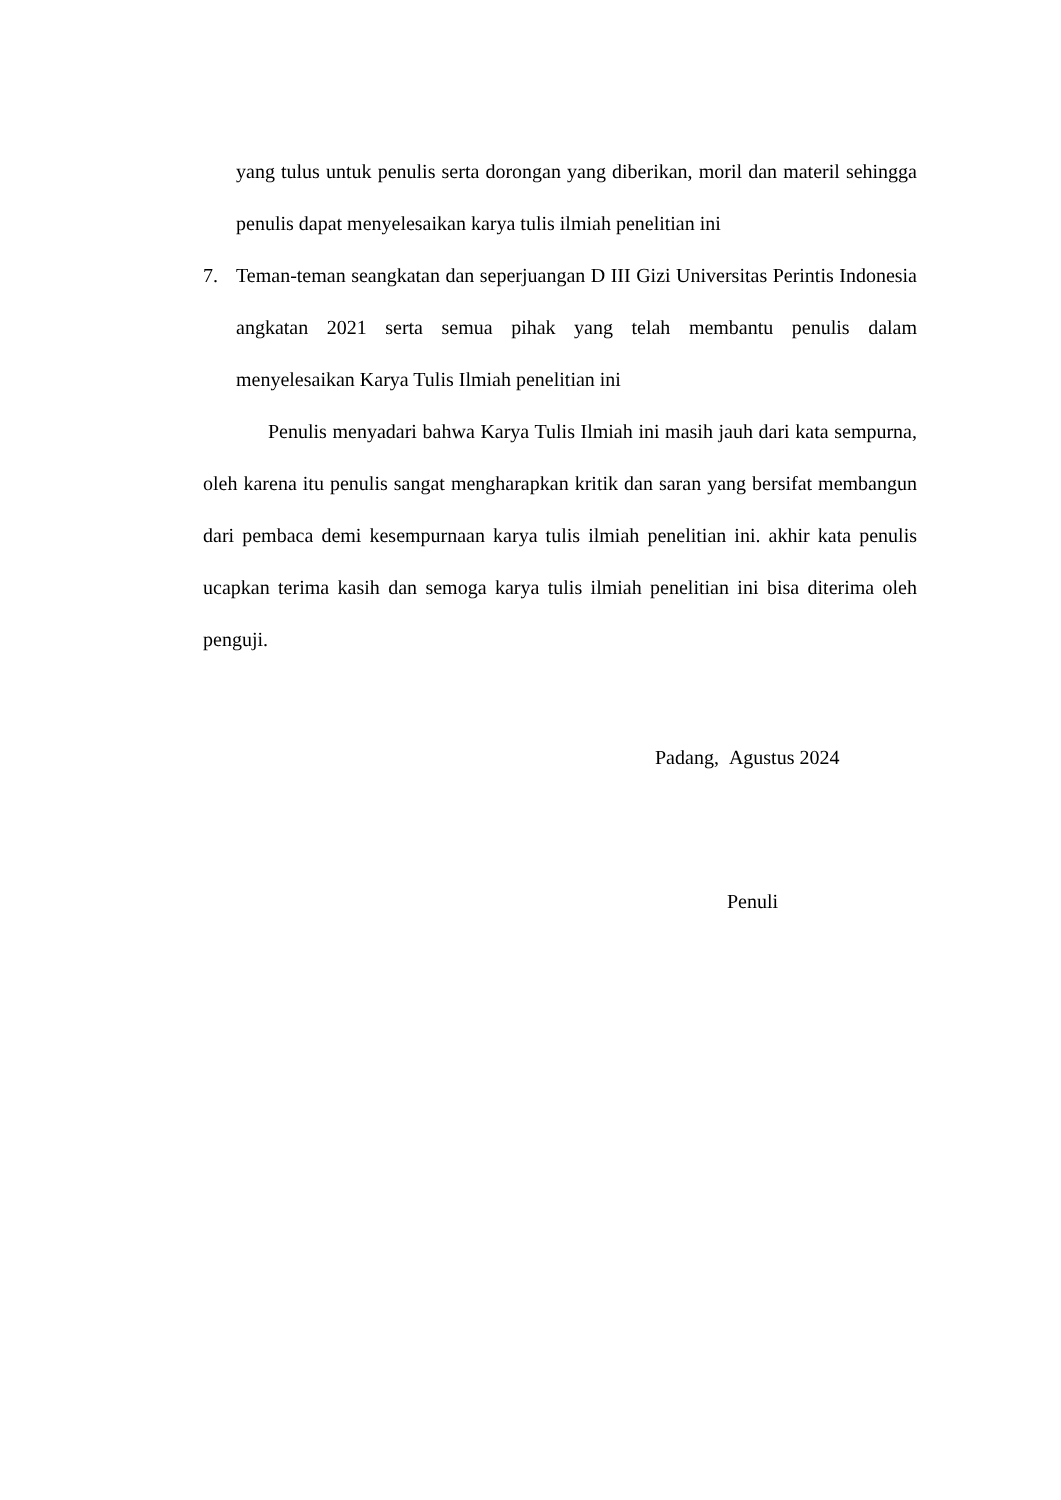yang tulus untuk penulis serta dorongan yang diberikan, moril dan materil sehingga penulis dapat menyelesaikan karya tulis ilmiah penelitian ini
7. Teman-teman seangkatan dan seperjuangan D III Gizi Universitas Perintis Indonesia angkatan 2021 serta semua pihak yang telah membantu penulis dalam menyelesaikan Karya Tulis Ilmiah penelitian ini
Penulis menyadari bahwa Karya Tulis Ilmiah ini masih jauh dari kata sempurna, oleh karena itu penulis sangat mengharapkan kritik dan saran yang bersifat membangun dari pembaca demi kesempurnaan karya tulis ilmiah penelitian ini. akhir kata penulis ucapkan terima kasih dan semoga karya tulis ilmiah penelitian ini bisa diterima oleh penguji.
Padang, Agustus 2024
Penuli